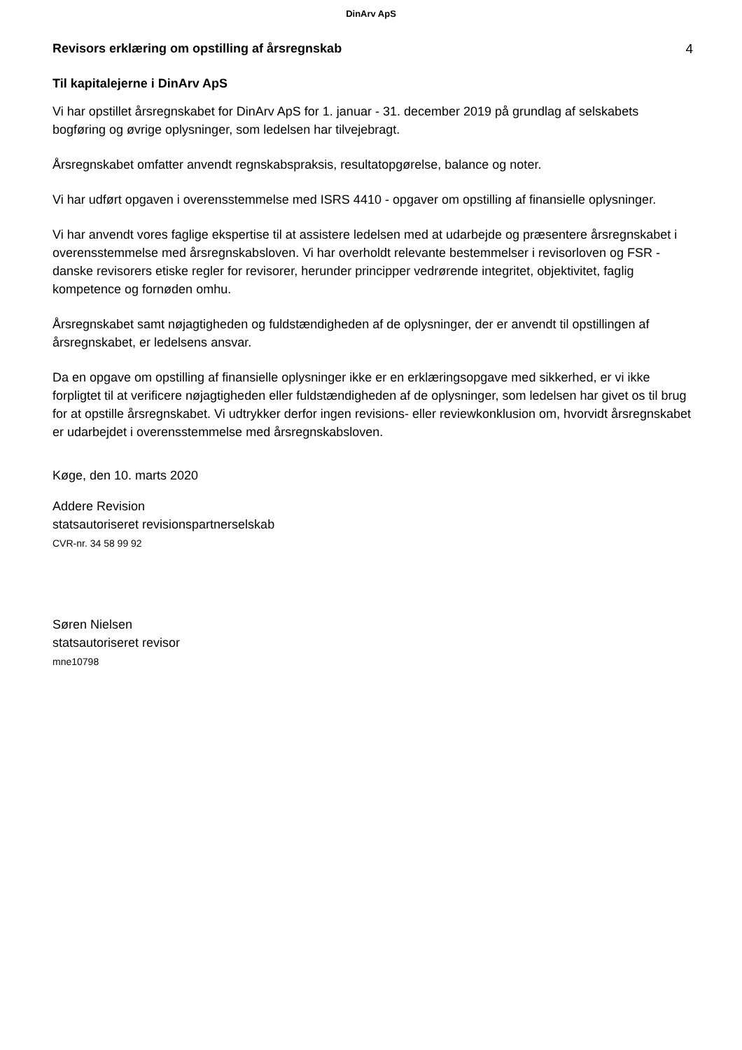DinArv ApS
Revisors erklæring om opstilling af årsregnskab 4
Til kapitalejerne i DinArv ApS
Vi har opstillet årsregnskabet for DinArv ApS for 1. januar - 31. december 2019 på grundlag af selskabets bogføring og øvrige oplysninger, som ledelsen har tilvejebragt.
Årsregnskabet omfatter anvendt regnskabspraksis, resultatopgørelse, balance og noter.
Vi har udført opgaven i overensstemmelse med ISRS 4410 - opgaver om opstilling af finansielle oplysninger.
Vi har anvendt vores faglige ekspertise til at assistere ledelsen med at udarbejde og præsentere årsregnskabet i overensstemmelse med årsregnskabsloven. Vi har overholdt relevante bestemmelser i revisorloven og FSR - danske revisorers etiske regler for revisorer, herunder principper vedrørende integritet, objektivitet, faglig kompetence og fornøden omhu.
Årsregnskabet samt nøjagtigheden og fuldstændigheden af de oplysninger, der er anvendt til opstillingen af årsregnskabet, er ledelsens ansvar.
Da en opgave om opstilling af finansielle oplysninger ikke er en erklæringsopgave med sikkerhed, er vi ikke forpligtet til at verificere nøjagtigheden eller fuldstændigheden af de oplysninger, som ledelsen har givet os til brug for at opstille årsregnskabet. Vi udtrykker derfor ingen revisions- eller reviewkonklusion om, hvorvidt årsregnskabet er udarbejdet i overensstemmelse med årsregnskabsloven.
Køge, den 10. marts 2020
Addere Revision
statsautoriseret revisionspartnerselskab
CVR-nr. 34 58 99 92
Søren Nielsen
statsautoriseret revisor
mne10798